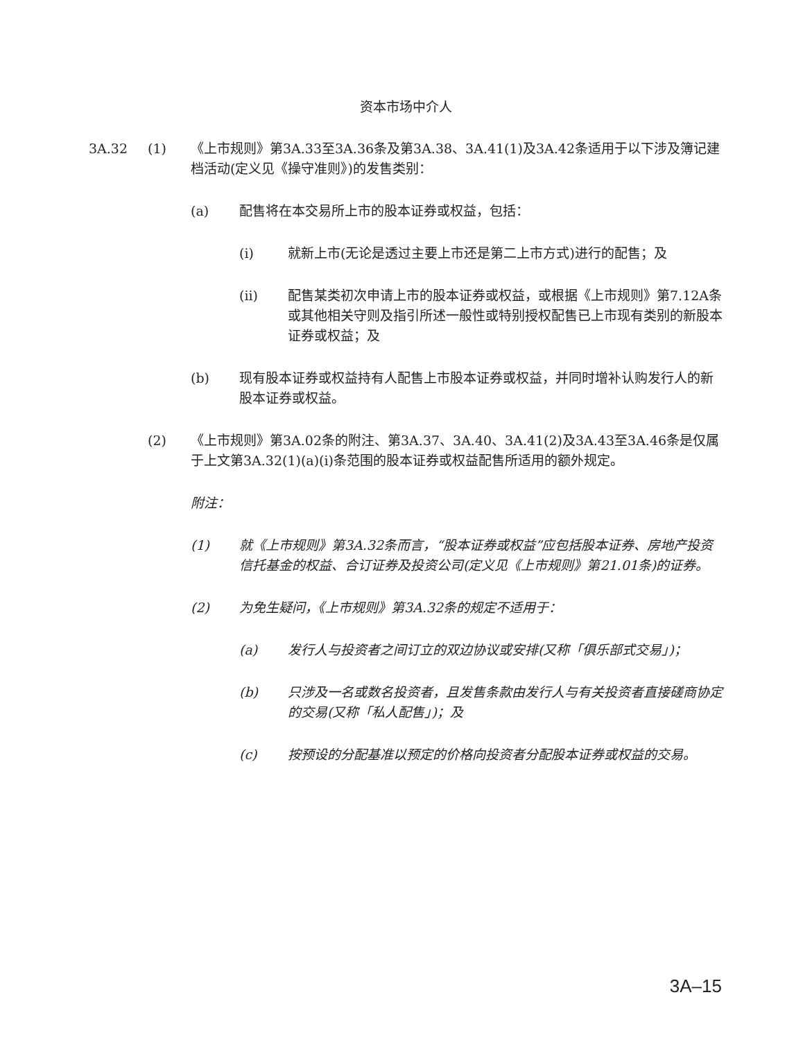资本市场中介人
3A.32 (1) 《上市规则》第3A.33至3A.36条及第3A.38、3A.41(1)及3A.42条适用于以下涉及簿记建档活动(定义见《操守准则》)的发售类别：
(a) 配售将在本交易所上市的股本证券或权益，包括：
(i) 就新上市(无论是透过主要上市还是第二上市方式)进行的配售；及
(ii) 配售某类初次申请上市的股本证券或权益，或根据《上市规则》第7.12A条或其他相关守则及指引所述一般性或特别授权配售已上市现有类别的新股本证券或权益；及
(b) 现有股本证券或权益持有人配售上市股本证券或权益，并同时增补认购发行人的新股本证券或权益。
(2) 《上市规则》第3A.02条的附注、第3A.37、3A.40、3A.41(2)及3A.43至3A.46条是仅属于上文第3A.32(1)(a)(i)条范围的股本证券或权益配售所适用的额外规定。
附注：
(1) 就《上市规则》第3A.32条而言，“股本证券或权益”应包括股本证券、房地产投资信托基金的权益、合订证券及投资公司(定义见《上市规则》第21.01条)的证券。
(2) 为免生疑问，《上市规则》第3A.32条的规定不适用于：
(a) 发行人与投资者之间订立的双边协议或安排(又称「俱乐部式交易」)；
(b) 只涉及一名或数名投资者，且发售条款由发行人与有关投资者直接磋商协定的交易(又称「私人配售」)；及
(c) 按预设的分配基准以预定的价格向投资者分配股本证券或权益的交易。
3A–15